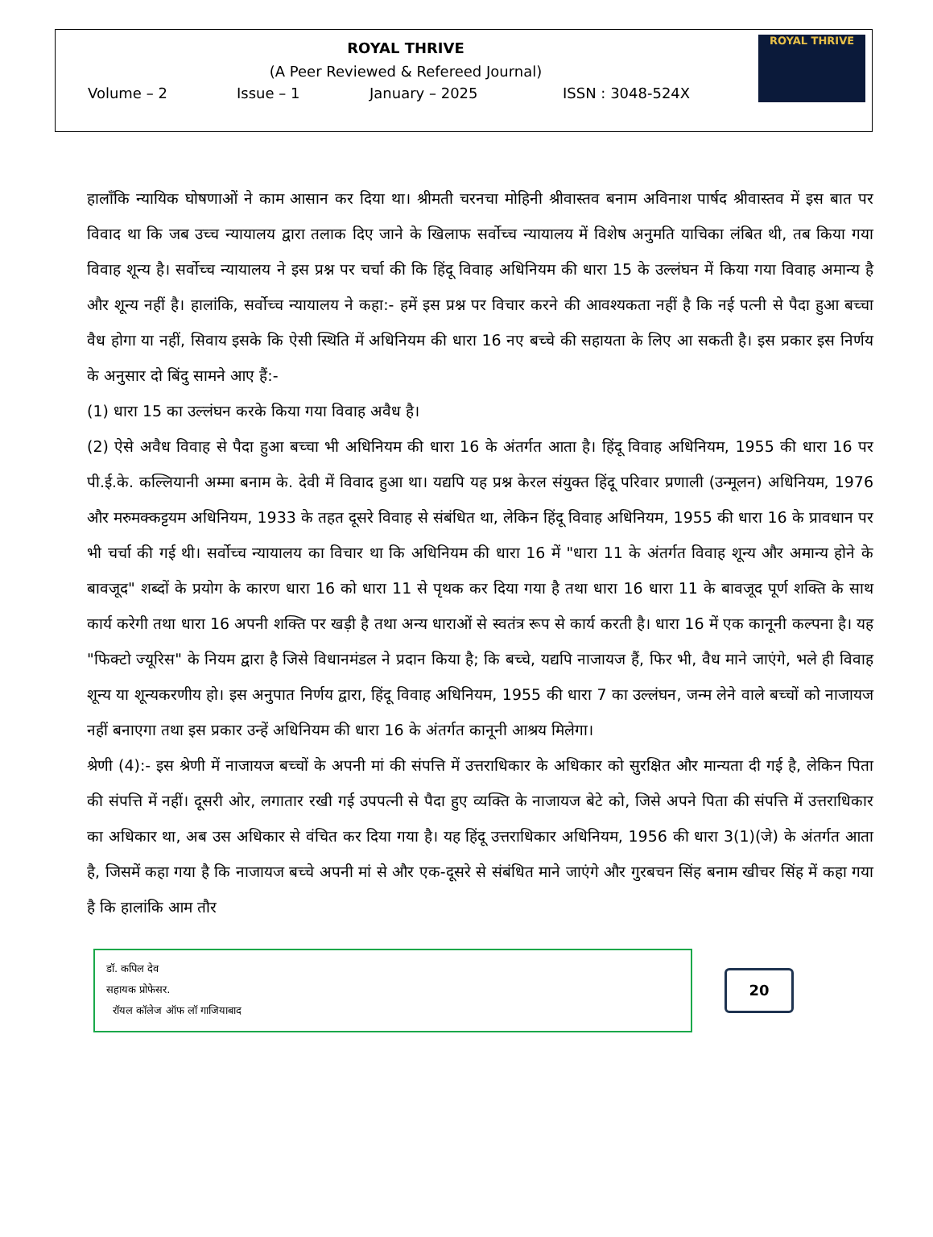ROYAL THRIVE
(A Peer Reviewed & Refereed Journal)
Volume – 2 Issue – 1 January – 2025 ISSN : 3048-524X
ROYAL THRIVE
हालाँकि न्यायिक घोषणाओं ने काम आसान कर दिया था। श्रीमती चरनचा मोहिनी श्रीवास्तव बनाम अविनाश पार्षद श्रीवास्तव में इस बात पर विवाद था कि जब उच्च न्यायालय द्वारा तलाक दिए जाने के खिलाफ सर्वोच्च न्यायालय में विशेष अनुमति याचिका लंबित थी, तब किया गया विवाह शून्य है। सर्वोच्च न्यायालय ने इस प्रश्न पर चर्चा की कि हिंदू विवाह अधिनियम की धारा 15 के उल्लंघन में किया गया विवाह अमान्य है और शून्य नहीं है। हालांकि, सर्वोच्च न्यायालय ने कहा:- हमें इस प्रश्न पर विचार करने की आवश्यकता नहीं है कि नई पत्नी से पैदा हुआ बच्चा वैध होगा या नहीं, सिवाय इसके कि ऐसी स्थिति में अधिनियम की धारा 16 नए बच्चे की सहायता के लिए आ सकती है। इस प्रकार इस निर्णय के अनुसार दो बिंदु सामने आए हैं:-
(1) धारा 15 का उल्लंघन करके किया गया विवाह अवैध है।
(2) ऐसे अवैध विवाह से पैदा हुआ बच्चा भी अधिनियम की धारा 16 के अंतर्गत आता है। हिंदू विवाह अधिनियम, 1955 की धारा 16 पर पी.ई.के. कल्लियानी अम्मा बनाम के. देवी में विवाद हुआ था। यद्यपि यह प्रश्न केरल संयुक्त हिंदू परिवार प्रणाली (उन्मूलन) अधिनियम, 1976 और मरुमक्कट्टयम अधिनियम, 1933 के तहत दूसरे विवाह से संबंधित था, लेकिन हिंदू विवाह अधिनियम, 1955 की धारा 16 के प्रावधान पर भी चर्चा की गई थी। सर्वोच्च न्यायालय का विचार था कि अधिनियम की धारा 16 में "धारा 11 के अंतर्गत विवाह शून्य और अमान्य होने के बावजूद" शब्दों के प्रयोग के कारण धारा 16 को धारा 11 से पृथक कर दिया गया है तथा धारा 16 धारा 11 के बावजूद पूर्ण शक्ति के साथ कार्य करेगी तथा धारा 16 अपनी शक्ति पर खड़ी है तथा अन्य धाराओं से स्वतंत्र रूप से कार्य करती है। धारा 16 में एक कानूनी कल्पना है। यह "फिक्टो ज्यूरिस" के नियम द्वारा है जिसे विधानमंडल ने प्रदान किया है; कि बच्चे, यद्यपि नाजायज हैं, फिर भी, वैध माने जाएंगे, भले ही विवाह शून्य या शून्यकरणीय हो। इस अनुपात निर्णय द्वारा, हिंदू विवाह अधिनियम, 1955 की धारा 7 का उल्लंघन, जन्म लेने वाले बच्चों को नाजायज नहीं बनाएगा तथा इस प्रकार उन्हें अधिनियम की धारा 16 के अंतर्गत कानूनी आश्रय मिलेगा।
श्रेणी (4):- इस श्रेणी में नाजायज बच्चों के अपनी मां की संपत्ति में उत्तराधिकार के अधिकार को सुरक्षित और मान्यता दी गई है, लेकिन पिता की संपत्ति में नहीं। दूसरी ओर, लगातार रखी गई उपपत्नी से पैदा हुए व्यक्ति के नाजायज बेटे को, जिसे अपने पिता की संपत्ति में उत्तराधिकार का अधिकार था, अब उस अधिकार से वंचित कर दिया गया है। यह हिंदू उत्तराधिकार अधिनियम, 1956 की धारा 3(1)(जे) के अंतर्गत आता है, जिसमें कहा गया है कि नाजायज बच्चे अपनी मां से और एक-दूसरे से संबंधित माने जाएंगे और गुरबचन सिंह बनाम खीचर सिंह में कहा गया है कि हालांकि आम तौर
डॉ. कपिल देव
सहायक प्रोफेसर.
रॉयल कॉलेज ऑफ लॉ गाजियाबाद
20